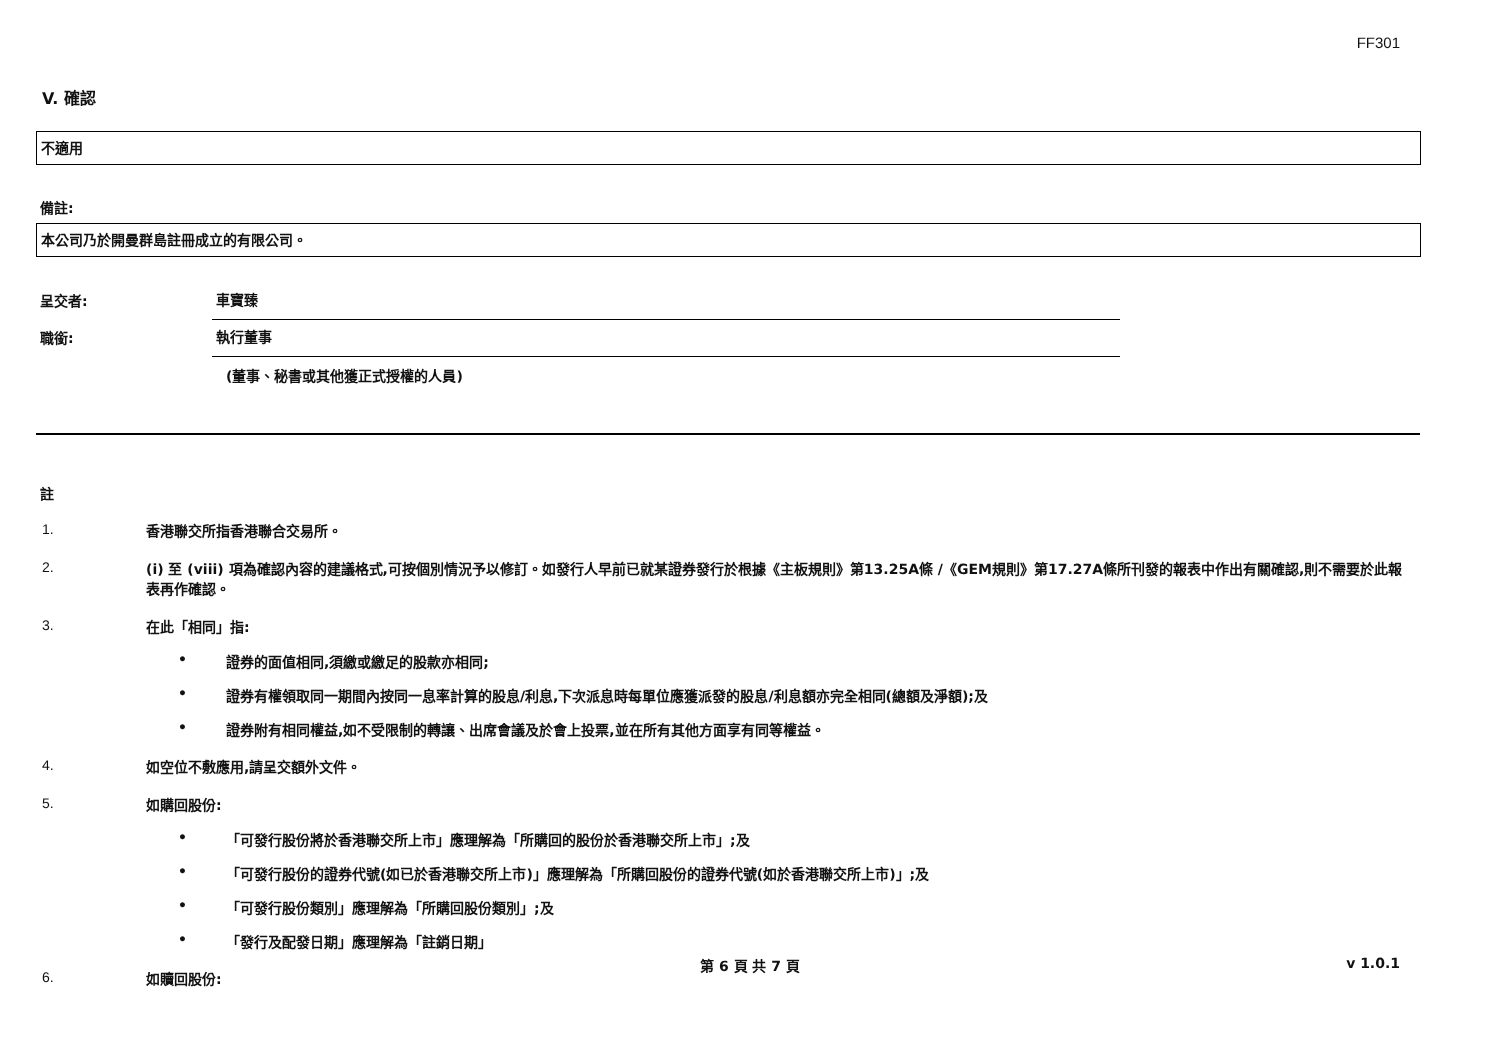FF301
V. 確認
不適用
備註:
本公司乃於開曼群島註冊成立的有限公司。
呈交者:
車寶臻
職銜:
執行董事
(董事、秘書或其他獲正式授權的人員)
註
1.
香港聯交所指香港聯合交易所。
2.
(i) 至 (viii) 項為確認內容的建議格式,可按個別情況予以修訂。如發行人早前已就某證券發行於根據《主板規則》第13.25A條 /《GEM規則》第17.27A條所刊發的報表中作出有關確認,則不需要於此報表再作確認。
3.
在此「相同」指:
• 證券的面值相同,須繳或繳足的股款亦相同;
• 證券有權領取同一期間內按同一息率計算的股息/利息,下次派息時每單位應獲派發的股息/利息額亦完全相同(總額及淨額);及
• 證券附有相同權益,如不受限制的轉讓、出席會議及於會上投票,並在所有其他方面享有同等權益。
4.
如空位不敷應用,請呈交額外文件。
5.
如購回股份:
• 「可發行股份將於香港聯交所上市」應理解為「所購回的股份於香港聯交所上市」;及
• 「可發行股份的證券代號(如已於香港聯交所上市)」應理解為「所購回股份的證券代號(如於香港聯交所上市)」;及
• 「可發行股份類別」應理解為「所購回股份類別」;及
• 「發行及配發日期」應理解為「註銷日期」
6.
如贖回股份:
第 6 頁 共 7 頁
v 1.0.1